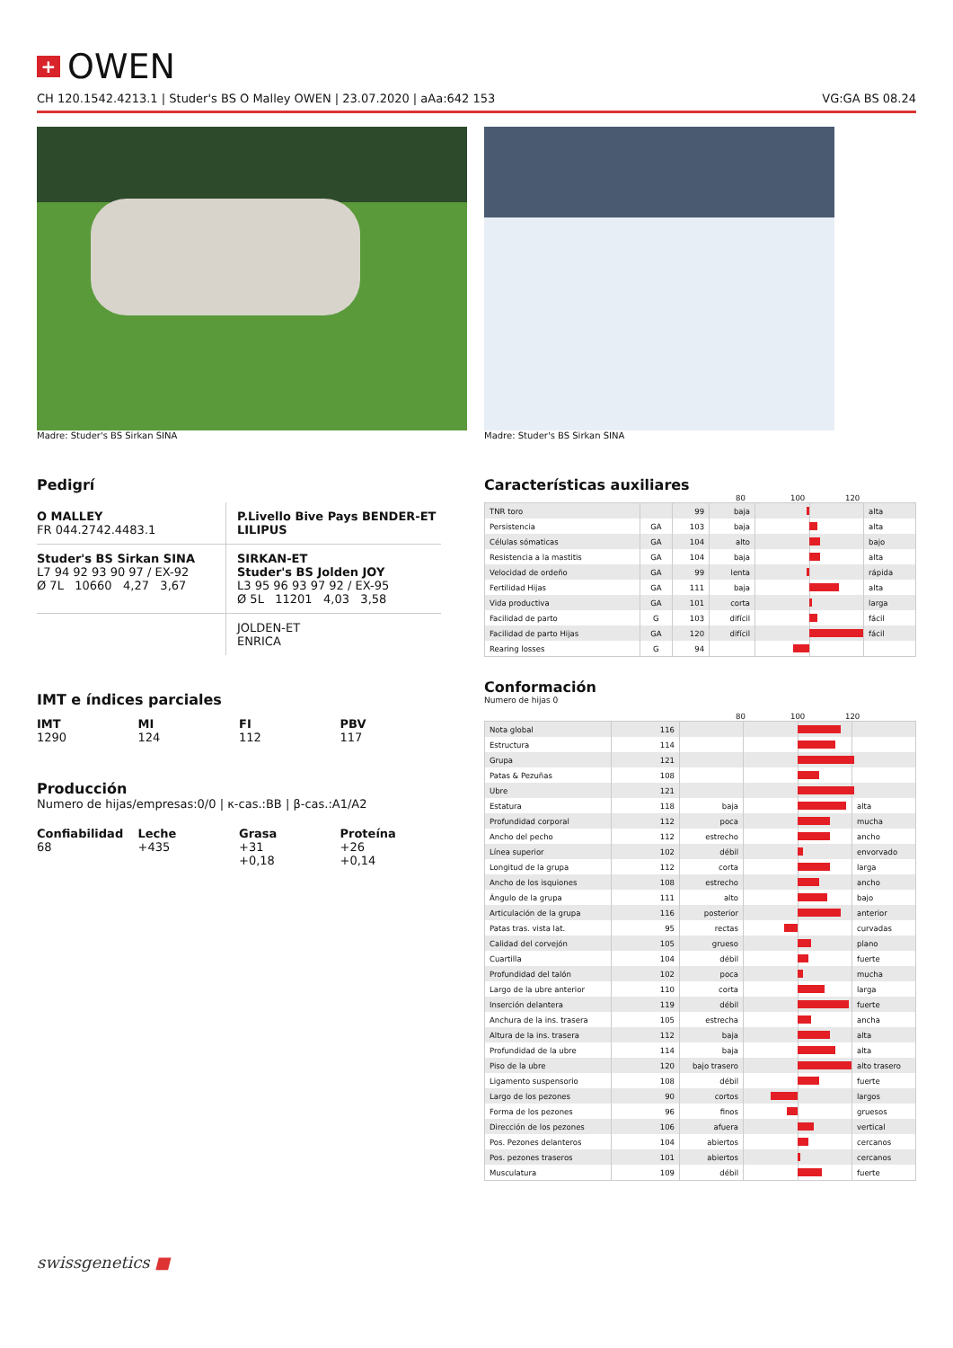+ OWEN
CH 120.1542.4213.1 | Studer's BS O Malley OWEN | 23.07.2020 | aAa:642 153 VG:GA BS 08.24
Madre: Studer's BS Sirkan SINA Madre: Studer's BS Sirkan SINA
Pedigrí
| O MALLEY FR 044.2742.4483.1 | P.Livello Bive Pays BENDER-ET LILIPUS |
| Studer's BS Sirkan SINA L7 94 92 93 90 97 / EX-92 Ø 7L 10660 4,27 3,67 | SIRKAN-ET Studer's BS Jolden JOY L3 95 96 93 97 92 / EX-95 Ø 5L 11201 4,03 3,58 |
| | JOLDEN-ET ENRICA |
IMT e índices parciales
IMT
1290
MI
124
FI
112
PBV
117
Producción
Numero de hijas/empresas:0/0 | κ-cas.:BB | β-cas.:A1/A2
Confiabilidad
68
Leche
+435
Grasa
+31
+0,18
Proteína
+26
+0,14
Características auxiliares
80 100 120
| TNR toro | | 99 | baja | | alta |
| Persistencia | GA | 103 | baja | | alta |
| Células sómaticas | GA | 104 | alto | | bajo |
| Resistencia a la mastitis | GA | 104 | baja | | alta |
| Velocidad de ordeño | GA | 99 | lenta | | rápida |
| Fertilidad Hijas | GA | 111 | baja | | alta |
| Vida productiva | GA | 101 | corta | | larga |
| Facilidad de parto | G | 103 | difícil | | fácil |
| Facilidad de parto Hijas | GA | 120 | difícil | | fácil |
| Rearing losses | G | 94 | | | |
Conformación
Numero de hijas 0
80 100 120
| Nota global | 116 | | | |
| Estructura | 114 | | | |
| Grupa | 121 | | | |
| Patas & Pezuñas | 108 | | | |
| Ubre | 121 | | | |
| Estatura | 118 | baja | | alta |
| Profundidad corporal | 112 | poca | | mucha |
| Ancho del pecho | 112 | estrecho | | ancho |
| Línea superior | 102 | débil | | envorvado |
| Longitud de la grupa | 112 | corta | | larga |
| Ancho de los isquiones | 108 | estrecho | | ancho |
| Ángulo de la grupa | 111 | alto | | bajo |
| Articulación de la grupa | 116 | posterior | | anterior |
| Patas tras. vista lat. | 95 | rectas | | curvadas |
| Calidad del corvejón | 105 | grueso | | plano |
| Cuartilla | 104 | débil | | fuerte |
| Profundidad del talón | 102 | poca | | mucha |
| Largo de la ubre anterior | 110 | corta | | larga |
| Inserción delantera | 119 | débil | | fuerte |
| Anchura de la ins. trasera | 105 | estrecha | | ancha |
| Altura de la ins. trasera | 112 | baja | | alta |
| Profundidad de la ubre | 114 | baja | | alta |
| Piso de la ubre | 120 | bajo trasero | | alto trasero |
| Ligamento suspensorio | 108 | débil | | fuerte |
| Largo de los pezones | 90 | cortos | | largos |
| Forma de los pezones | 96 | finos | | gruesos |
| Dirección de los pezones | 106 | afuera | | vertical |
| Pos. Pezones delanteros | 104 | abiertos | | cercanos |
| Pos. pezones traseros | 101 | abiertos | | cercanos |
| Musculatura | 109 | débil | | fuerte |
swissgenetics ■